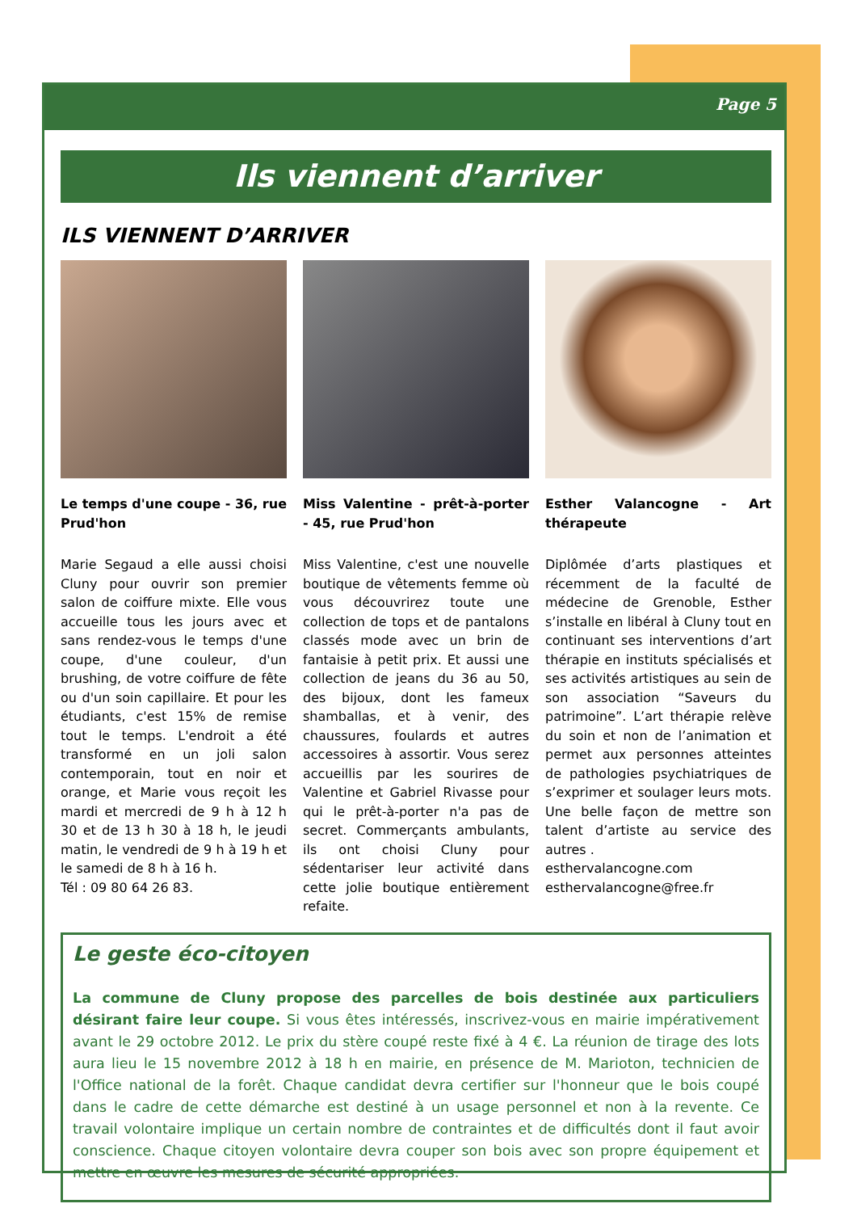Page 5
Ils viennent d’arriver
ILS VIENNENT D’ARRIVER
Le temps d'une coupe - 36, rue Prud'hon
Marie Segaud a elle aussi choisi Cluny pour ouvrir son premier salon de coiffure mixte. Elle vous accueille tous les jours avec et sans rendez-vous le temps d'une coupe, d'une couleur, d'un brushing, de votre coiffure de fête ou d'un soin capillaire. Et pour les étudiants, c'est 15% de remise tout le temps. L'endroit a été transformé en un joli salon contemporain, tout en noir et orange, et Marie vous reçoit les mardi et mercredi de 9 h à 12 h 30 et de 13 h 30 à 18 h, le jeudi matin, le vendredi de 9 h à 19 h et le samedi de 8 h à 16 h.
Tél : 09 80 64 26 83.
Miss Valentine - prêt-à-porter - 45, rue Prud'hon
Miss Valentine, c'est une nouvelle boutique de vêtements femme où vous découvrirez toute une collection de tops et de pantalons classés mode avec un brin de fantaisie à petit prix. Et aussi une collection de jeans du 36 au 50, des bijoux, dont les fameux shamballas, et à venir, des chaussures, foulards et autres accessoires à assortir. Vous serez accueillis par les sourires de Valentine et Gabriel Rivasse pour qui le prêt-à-porter n'a pas de secret. Commerçants ambulants, ils ont choisi Cluny pour sédentariser leur activité dans cette jolie boutique entièrement refaite.
Esther Valancogne - Art thérapeute
Diplômée d’arts plastiques et récemment de la faculté de médecine de Grenoble, Esther s’installe en libéral à Cluny tout en continuant ses interventions d’art thérapie en instituts spécialisés et ses activités artistiques au sein de son association “Saveurs du patrimoine”. L’art thérapie relève du soin et non de l’animation et permet aux personnes atteintes de pathologies psychiatriques de s’exprimer et soulager leurs mots. Une belle façon de mettre son talent d’artiste au service des autres .
esthervalancogne.com
esthervalancogne@free.fr
Le geste éco-citoyen
La commune de Cluny propose des parcelles de bois destinée aux particuliers désirant faire leur coupe. Si vous êtes intéressés, inscrivez-vous en mairie impérativement avant le 29 octobre 2012. Le prix du stère coupé reste fixé à 4 €. La réunion de tirage des lots aura lieu le 15 novembre 2012 à 18 h en mairie, en présence de M. Marioton, technicien de l'Office national de la forêt. Chaque candidat devra certifier sur l'honneur que le bois coupé dans le cadre de cette démarche est destiné à un usage personnel et non à la revente. Ce travail volontaire implique un certain nombre de contraintes et de difficultés dont il faut avoir conscience. Chaque citoyen volontaire devra couper son bois avec son propre équipement et mettre en œuvre les mesures de sécurité appropriées.